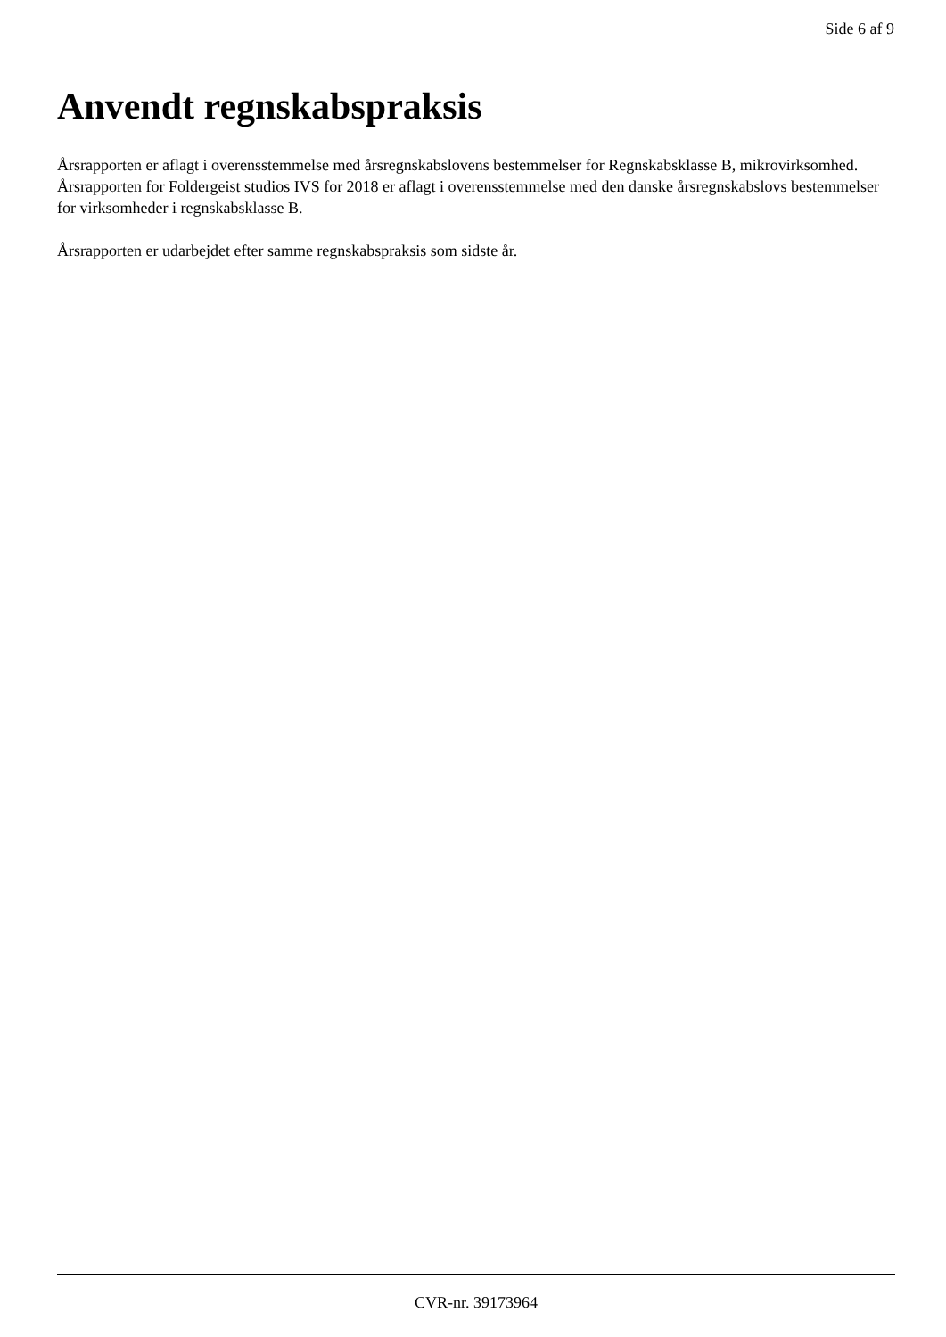Side 6 af 9
Anvendt regnskabspraksis
Årsrapporten er aflagt i overensstemmelse med årsregnskabslovens bestemmelser for Regnskabsklasse B, mikrovirksomhed.
Årsrapporten for Foldergeist studios IVS for 2018 er aflagt i overensstemmelse med den danske årsregnskabslovs bestemmelser for virksomheder i regnskabsklasse B.
Årsrapporten er udarbejdet efter samme regnskabspraksis som sidste år.
CVR-nr. 39173964